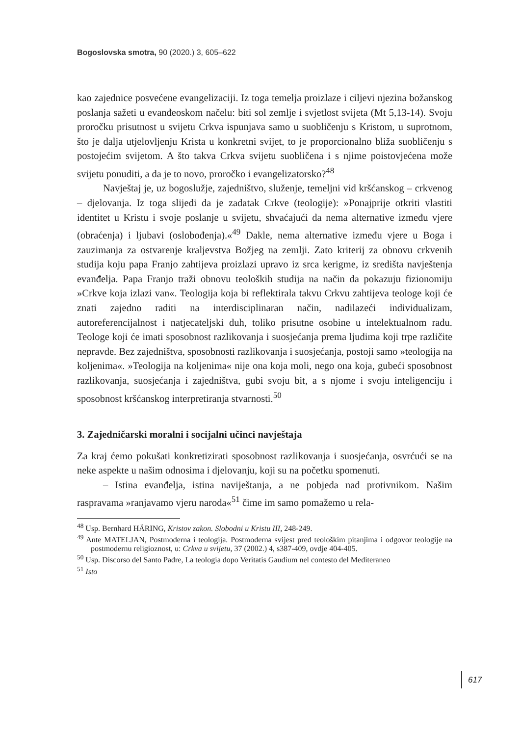Bogoslovska smotra, 90 (2020.) 3, 605–622
kao zajednice posvećene evangelizaciji. Iz toga temelja proizlaze i ciljevi njezina božanskog poslanja sažeti u evanđeoskom načelu: biti sol zemlje i svjetlost svijeta (Mt 5,13-14). Svoju proročku prisutnost u svijetu Crkva ispunjava samo u suobličenju s Kristom, u suprotnom, što je dalja utjelovljenju Krista u konkretni svijet, to je proporcionalno bliža suobličenju s postojećim svijetom. A što takva Crkva svijetu suobličena i s njime poistovjećena može svijetu ponuditi, a da je to novo, proročko i evangelizatorsko?<sup>48</sup>
Navještaj je, uz bogoslužje, zajedništvo, služenje, temeljni vid kršćanskog – crkvenog – djelovanja. Iz toga slijedi da je zadatak Crkve (teologije): »Ponajprije otkriti vlastiti identitet u Kristu i svoje poslanje u svijetu, shvaćajući da nema alternative između vjere (obraćenja) i ljubavi (oslobođenja).«<sup>49</sup> Dakle, nema alternative između vjere u Boga i zauzimanja za ostvarenje kraljevstva Božjeg na zemlji. Zato kriterij za obnovu crkvenih studija koju papa Franjo zahtijeva proizlazi upravo iz srca kerigme, iz središta navještenja evanđelja. Papa Franjo traži obnovu teoloških studija na način da pokazuju fizionomiju »Crkve koja izlazi van«. Teologija koja bi reflektirala takvu Crkvu zahtijeva teologe koji će znati zajedno raditi na interdisciplinaran način, nadilazeći individualizam, autoreferencijalnost i natjecateljski duh, toliko prisutne osobine u intelektualnom radu. Teologe koji će imati sposobnost razlikovanja i suosjećanja prema ljudima koji trpe različite nepravde. Bez zajedništva, sposobnosti razlikovanja i suosjećanja, postoji samo »teologija na koljenima«. »Teologija na koljenima« nije ona koja moli, nego ona koja, gubeći sposobnost razlikovanja, suosjećanja i zajedništva, gubi svoju bit, a s njome i svoju inteligenciju i sposobnost kršćanskog interpretiranja stvarnosti.<sup>50</sup>
3. Zajedničarski moralni i socijalni učinci navještaja
Za kraj ćemo pokušati konkretizirati sposobnost razlikovanja i suosjećanja, osvrćući se na neke aspekte u našim odnosima i djelovanju, koji su na početku spomenuti.
– Istina evanđelja, istina naviještanja, a ne pobjeda nad protivnikom. Našim raspravama »ranjavamo vjeru naroda«<sup>51</sup> čime im samo pomažemo u rela-
<sup>48</sup> Usp. Bernhard HÄRING, Kristov zakon. Slobodni u Kristu III, 248-249.
<sup>49</sup> Ante MATELJAN, Postmoderna i teologija. Postmoderna svijest pred teološkim pitanjima i odgovor teologije na postmodernu religioznost, u: Crkva u svijetu, 37 (2002.) 4, s387-409, ovdje 404-405.
<sup>50</sup> Usp. Discorso del Santo Padre, La teologia dopo Veritatis Gaudium nel contesto del Mediteraneo
<sup>51</sup> Isto
617